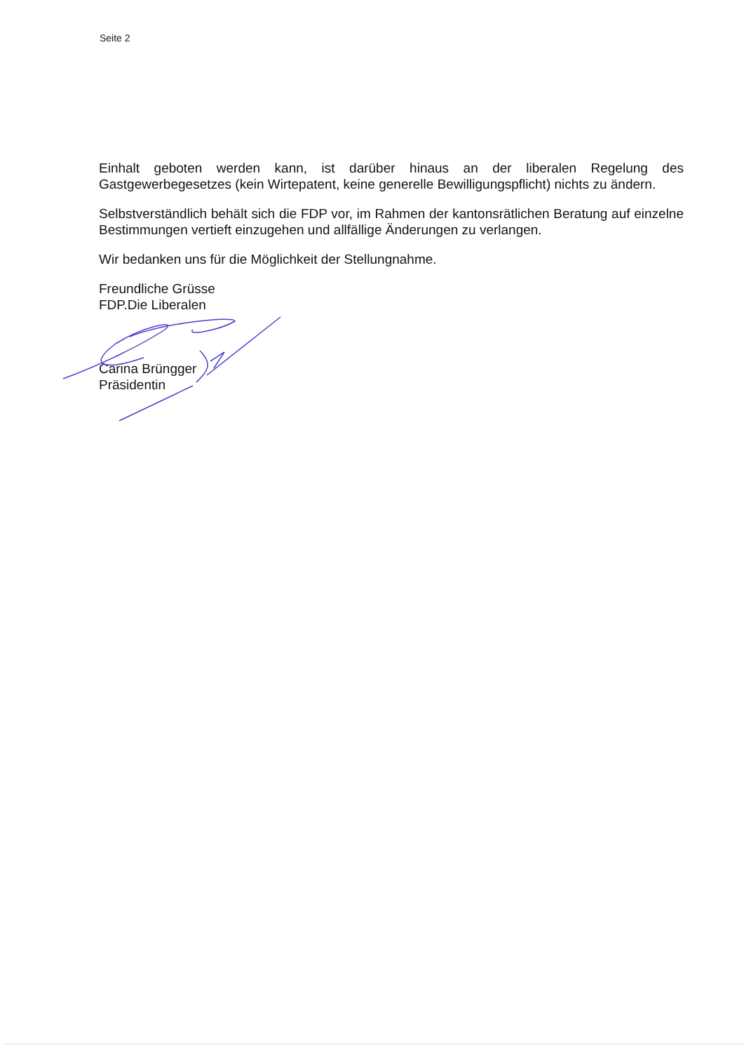Seite 2
Einhalt geboten werden kann, ist darüber hinaus an der liberalen Regelung des Gastgewerbegesetzes (kein Wirtepatent, keine generelle Bewilligungspflicht) nichts zu ändern.
Selbstverständlich behält sich die FDP vor, im Rahmen der kantonsrätlichen Beratung auf einzelne Bestimmungen vertieft einzugehen und allfällige Änderungen zu verlangen.
Wir bedanken uns für die Möglichkeit der Stellungnahme.
Freundliche Grüsse
FDP.Die Liberalen
Carina Brüngger
Präsidentin